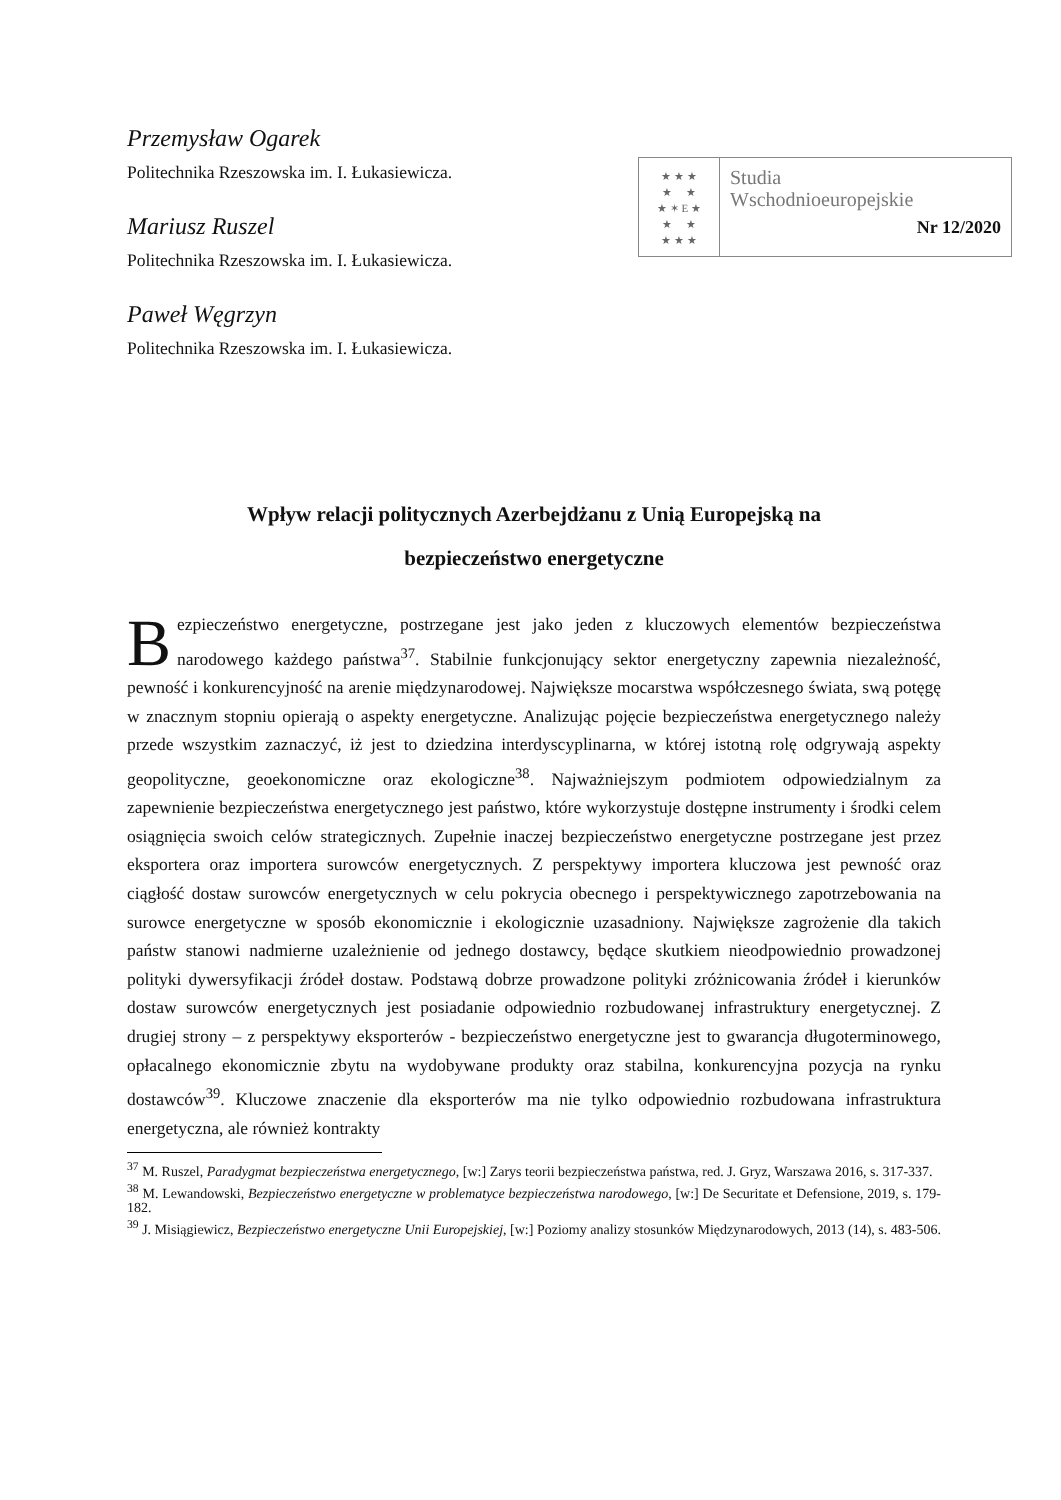Przemysław Ogarek
Politechnika Rzeszowska im. I. Łukasiewicza.
Mariusz Ruszel
Politechnika Rzeszowska im. I. Łukasiewicza.
Paweł Węgrzyn
Politechnika Rzeszowska im. I. Łukasiewicza.
★ ★ ★
★ ★
★ ✶ E ★
★ ★
★ ★ ★
Studia
Wschodnioeuropejskie
Nr 12/2020
Wpływ relacji politycznych Azerbejdżanu z Unią Europejską na
bezpieczeństwo energetyczne
Bezpieczeństwo energetyczne, postrzegane jest jako jeden z kluczowych elementów bezpieczeństwa narodowego każdego państwa<sup>37</sup>. Stabilnie funkcjonujący sektor energetyczny zapewnia niezależność, pewność i konkurencyjność na arenie międzynarodowej. Największe mocarstwa współczesnego świata, swą potęgę w znacznym stopniu opierają o aspekty energetyczne. Analizując pojęcie bezpieczeństwa energetycznego należy przede wszystkim zaznaczyć, iż jest to dziedzina interdyscyplinarna, w której istotną rolę odgrywają aspekty geopolityczne, geoekonomiczne oraz ekologiczne<sup>38</sup>. Najważniejszym podmiotem odpowiedzialnym za zapewnienie bezpieczeństwa energetycznego jest państwo, które wykorzystuje dostępne instrumenty i środki celem osiągnięcia swoich celów strategicznych. Zupełnie inaczej bezpieczeństwo energetyczne postrzegane jest przez eksportera oraz importera surowców energetycznych. Z perspektywy importera kluczowa jest pewność oraz ciągłość dostaw surowców energetycznych w celu pokrycia obecnego i perspektywicznego zapotrzebowania na surowce energetyczne w sposób ekonomicznie i ekologicznie uzasadniony. Największe zagrożenie dla takich państw stanowi nadmierne uzależnienie od jednego dostawcy, będące skutkiem nieodpowiednio prowadzonej polityki dywersyfikacji źródeł dostaw. Podstawą dobrze prowadzone polityki zróżnicowania źródeł i kierunków dostaw surowców energetycznych jest posiadanie odpowiednio rozbudowanej infrastruktury energetycznej. Z drugiej strony – z perspektywy eksporterów - bezpieczeństwo energetyczne jest to gwarancja długoterminowego, opłacalnego ekonomicznie zbytu na wydobywane produkty oraz stabilna, konkurencyjna pozycja na rynku dostawców<sup>39</sup>. Kluczowe znaczenie dla eksporterów ma nie tylko odpowiednio rozbudowana infrastruktura energetyczna, ale również kontrakty
<sup>37</sup> M. Ruszel, Paradygmat bezpieczeństwa energetycznego, [w:] Zarys teorii bezpieczeństwa państwa, red. J. Gryz, Warszawa 2016, s. 317-337.
<sup>38</sup> M. Lewandowski, Bezpieczeństwo energetyczne w problematyce bezpieczeństwa narodowego, [w:] De Securitate et Defensione, 2019, s. 179-182.
<sup>39</sup> J. Misiągiewicz, Bezpieczeństwo energetyczne Unii Europejskiej, [w:] Poziomy analizy stosunków Międzynarodowych, 2013 (14), s. 483-506.